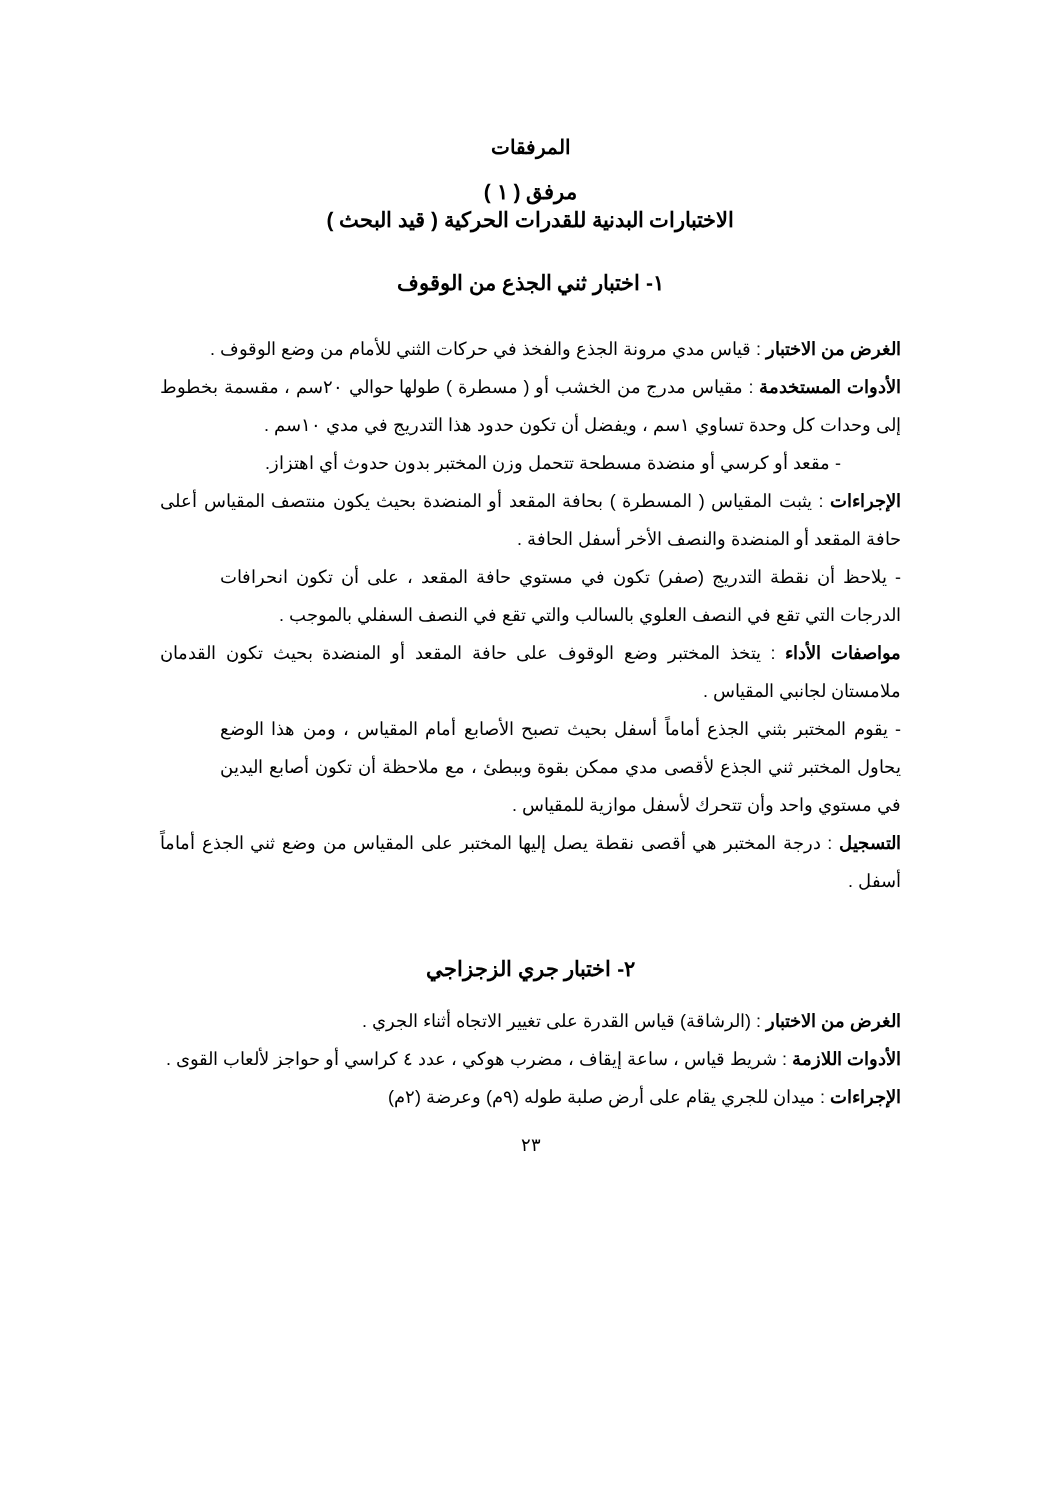المرفقات
مرفق ( ١ )
الاختبارات البدنية للقدرات الحركية ( قيد البحث )
١- اختبار ثني الجذع من الوقوف
الغرض من الاختبار : قياس مدي مرونة الجذع والفخذ في حركات الثني للأمام من وضع الوقوف .
الأدوات المستخدمة : مقياس مدرج من الخشب أو ( مسطرة ) طولها حوالي ٢٠سم ، مقسمة بخطوط إلى وحدات كل وحدة تساوي ١سم ، ويفضل أن تكون حدود هذا التدريج في مدي ١٠سم .
- مقعد أو كرسي أو منضدة مسطحة تتحمل وزن المختبر بدون حدوث أي اهتزاز.
الإجراءات : يثبت المقياس ( المسطرة ) بحافة المقعد أو المنضدة بحيث يكون منتصف المقياس أعلى حافة المقعد أو المنضدة والنصف الأخر أسفل الحافة .
- يلاحظ أن نقطة التدريج (صفر) تكون في مستوي حافة المقعد ، على أن تكون انحرافات الدرجات التي تقع في النصف العلوي بالسالب والتي تقع في النصف السفلي بالموجب .
مواصفات الأداء : يتخذ المختبر وضع الوقوف على حافة المقعد أو المنضدة بحيث تكون القدمان ملامستان لجانبي المقياس .
- يقوم المختبر بثني الجذع أماماً أسفل بحيث تصبح الأصابع أمام المقياس ، ومن هذا الوضع يحاول المختبر ثني الجذع لأقصى مدي ممكن بقوة وببطئ ، مع ملاحظة أن تكون أصابع اليدين في مستوي واحد وأن تتحرك لأسفل موازية للمقياس .
التسجيل : درجة المختبر هي أقصى نقطة يصل إليها المختبر على المقياس من وضع ثني الجذع أماماً أسفل .
٢- اختبار جري الزجزاجي
الغرض من الاختبار : (الرشاقة) قياس القدرة على تغيير الاتجاه أثناء الجري .
الأدوات اللازمة : شريط قياس ، ساعة إيقاف ، مضرب هوكي ، عدد ٤ كراسي أو حواجز لألعاب القوى .
الإجراءات : ميدان للجري يقام على أرض صلبة طوله (٩م) وعرضة (٢م)
٢٣